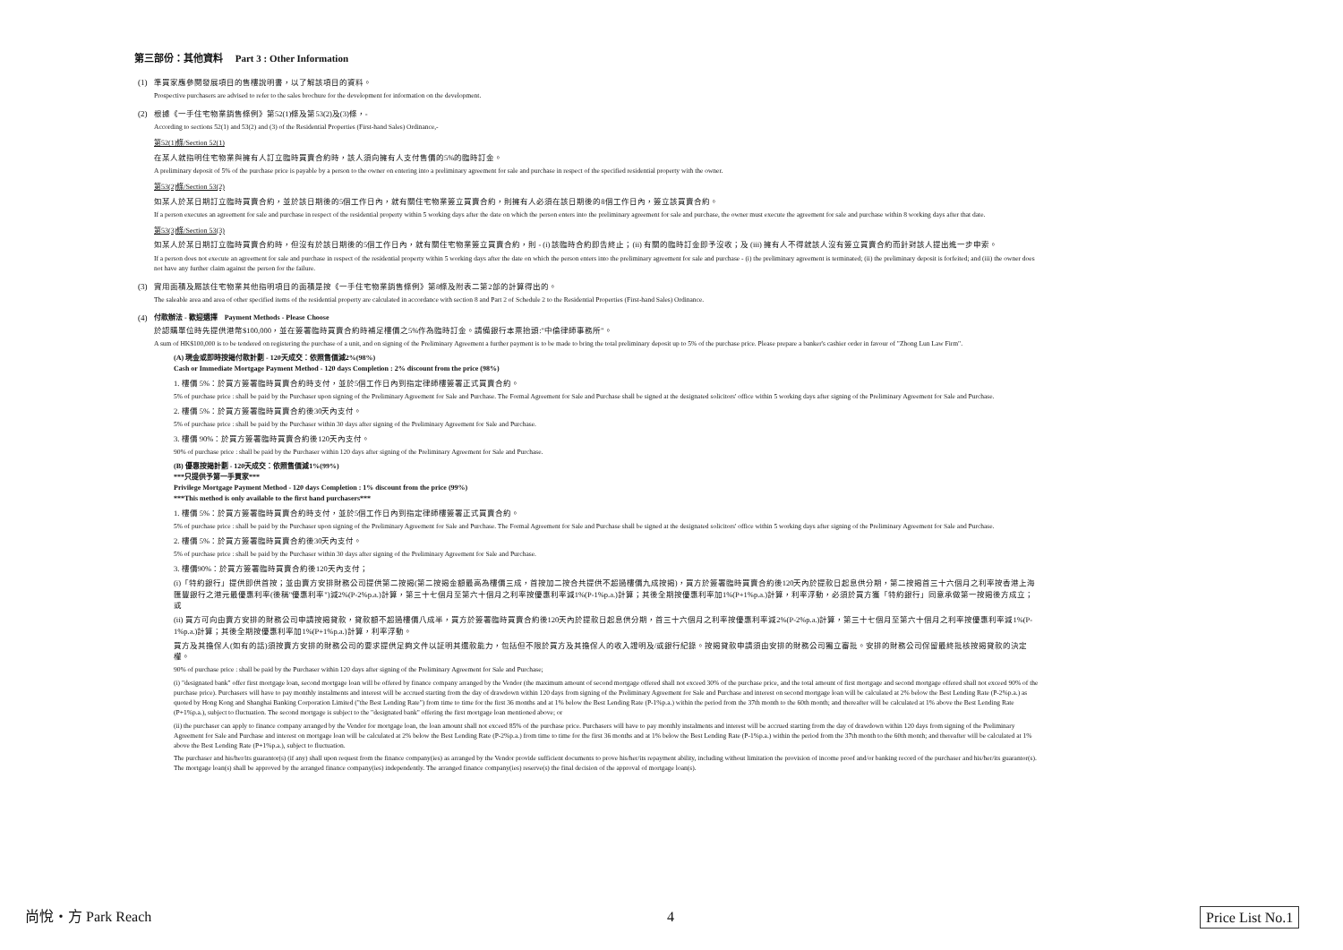第三部份：其他資料　 Part 3 : Other Information
(1)
準買家應參閱發展項目的售樓說明書，以了解該項目的資料。
Prospective purchasers are advised to refer to the sales brochure for the development for information on the development.
(2)
根據《一手住宅物業銷售條例》第52(1)條及第53(2)及(3)條，-
According to sections 52(1) and 53(2) and (3) of the Residential Properties (First-hand Sales) Ordinance,-
第52(1)條/Section 52(1)
在某人就指明住宅物業與擁有人訂立臨時買賣合約時，該人須向擁有人支付售價的5%的臨時訂金。
A preliminary deposit of 5% of the purchase price is payable by a person to the owner on entering into a preliminary agreement for sale and purchase in respect of the specified residential property with the owner.
第53(2)條/Section 53(2)
如某人於某日期訂立臨時買賣合約，並於該日期後的5個工作日內，就有關住宅物業簽立買賣合約，則擁有人必須在該日期後的8個工作日內，簽立該買賣合約。
If a person executes an agreement for sale and purchase in respect of the residential property within 5 working days after the date on which the person enters into the preliminary agreement for sale and purchase, the owner must execute the agreement for sale and purchase within 8 working days after that date.
第53(3)條/Section 53(3)
如某人於某日期訂立臨時買賣合約時，但沒有於該日期後的5個工作日內，就有關住宅物業簽立買賣合約，則 - (i) 該臨時合約即告終止；(ii) 有關的臨時訂金即予沒收；及 (iii) 擁有人不得就該人沒有簽立買賣合約而針對該人提出進一步申索。
If a person does not execute an agreement for sale and purchase in respect of the residential property within 5 working days after the date on which the person enters into the preliminary agreement for sale and purchase - (i) the preliminary agreement is terminated; (ii) the preliminary deposit is forfeited; and (iii) the owner does not have any further claim against the person for the failure.
(3)
實用面積及屬該住宅物業其他指明項目的面積是按《一手住宅物業銷售條例》第8條及附表二第2部的計算得出的。
The saleable area and area of other specified items of the residential property are calculated in accordance with section 8 and Part 2 of Schedule 2 to the Residential Properties (First-hand Sales) Ordinance.
(4) 付款辦法 - 歡迎選擇　Payment Methods - Please Choose
於認購單位時先提供港幣$100,000，並在簽署臨時買賣合約時補足樓價之5%作為臨時訂金。請備銀行本票抬頭:"中倫律師事務所"。
A sum of HK$100,000 is to be tendered on registering the purchase of a unit, and on signing of the Preliminary Agreement a further payment is to be made to bring the total preliminary deposit up to 5% of the purchase price. Please prepare a banker's cashier order in favour of "Zhong Lun Law Firm".
(A) 現金或即時按揭付款計劃 - 120天成交：依照售價減2%(98%)
Cash or Immediate Mortgage Payment Method - 120 days Completion : 2% discount from the price (98%)
1. 樓價 5%：於買方簽署臨時買賣合約時支付，並於5個工作日內到指定律師樓簽署正式買賣合約。
5% of purchase price : shall be paid by the Purchaser upon signing of the Preliminary Agreement for Sale and Purchase. The Formal Agreement for Sale and Purchase shall be signed at the designated solicitors' office within 5 working days after signing of the Preliminary Agreement for Sale and Purchase.
2. 樓價 5%：於買方簽署臨時買賣合約後30天內支付。
5% of purchase price : shall be paid by the Purchaser within 30 days after signing of the Preliminary Agreement for Sale and Purchase.
3. 樓價 90%：於買方簽署臨時買賣合約後120天內支付。
90% of purchase price : shall be paid by the Purchaser within 120 days after signing of the Preliminary Agreement for Sale and Purchase.
(B) 優惠按揭計劃 - 120天成交：依照售價減1%(99%)
***只提供予第一手買家***
Privilege Mortgage Payment Method - 120 days Completion : 1% discount from the price (99%)
***This method is only available to the first hand purchasers***
1. 樓價 5%：於買方簽署臨時買賣合約時支付，並於5個工作日內到指定律師樓簽署正式買賣合約。
5% of purchase price : shall be paid by the Purchaser upon signing of the Preliminary Agreement for Sale and Purchase. The Formal Agreement for Sale and Purchase shall be signed at the designated solicitors' office within 5 working days after signing of the Preliminary Agreement for Sale and Purchase.
2. 樓價 5%：於買方簽署臨時買賣合約後30天內支付。
5% of purchase price : shall be paid by the Purchaser within 30 days after signing of the Preliminary Agreement for Sale and Purchase.
3. 樓價90%：於買方簽署臨時買賣合約後120天內支付；
(i)「特約銀行」提供即供首按；並由賣方安排財務公司提供第二按揭(第二按揭金額最高為樓價三成，首按加二按合共提供不超過樓價九成按揭)，買方於簽署臨時買賣合約後120天內於提款日起息供分期，第二按揭首三十六個月之利率按香港上海匯豐銀行之港元最優惠利率(後稱"優惠利率")減2%(P-2%p.a.)計算，第三十七個月至第六十個月之利率按優惠利率減1%(P-1%p.a.)計算；其後全期按優惠利率加1%(P+1%p.a.)計算，利率浮動，必須於買方獲「特約銀行」同意承做第一按揭後方成立；或
(ii) 買方可向由賣方安排的財務公司申請按揭貸款，貸款額不超過樓價八成半，買方於簽署臨時買賣合約後120天內於提款日起息供分期，首三十六個月之利率按優惠利率減2%(P-2%p.a.)計算，第三十七個月至第六十個月之利率按優惠利率減1%(P-1%p.a.)計算；其後全期按優惠利率加1%(P+1%p.a.)計算，利率浮動。
買方及其擔保人(如有的話)須按賣方安排的財務公司的要求提供足夠文件以証明其還款能力，包括但不限於買方及其擔保人的收入證明及/或銀行紀錄。按揭貸款申請須由安排的財務公司獨立審批。安排的財務公司保留最終批核按揭貸款的決定權。
90% of purchase price : shall be paid by the Purchaser within 120 days after signing of the Preliminary Agreement for Sale and Purchase;
(i) "designated bank" offer first mortgage loan, second mortgage loan will be offered by finance company arranged by the Vendor (the maximum amount of second mortgage offered shall not exceed 30% of the purchase price, and the total amount of first mortgage and second mortgage offered shall not exceed 90% of the purchase price). Purchasers will have to pay monthly instalments and interest will be accrued starting from the day of drawdown within 120 days from signing of the Preliminary Agreement for Sale and Purchase and interest on second mortgage loan will be calculated at 2% below the Best Lending Rate (P-2%p.a.) as quoted by Hong Kong and Shanghai Banking Corporation Limited ("the Best Lending Rate") from time to time for the first 36 months and at 1% below the Best Lending Rate (P-1%p.a.) within the period from the 37th month to the 60th month; and thereafter will be calculated at 1% above the Best Lending Rate (P+1%p.a.), subject to fluctuation. The second mortgage is subject to the "designated bank" offering the first mortgage loan mentioned above; or
(ii) the purchaser can apply to finance company arranged by the Vendor for mortgage loan, the loan amount shall not exceed 85% of the purchase price. Purchasers will have to pay monthly instalments and interest will be accrued starting from the day of drawdown within 120 days from signing of the Preliminary Agreement for Sale and Purchase and interest on mortgage loan will be calculated at 2% below the Best Lending Rate (P-2%p.a.) from time to time for the first 36 months and at 1% below the Best Lending Rate (P-1%p.a.) within the period from the 37th month to the 60th month; and thereafter will be calculated at 1% above the Best Lending Rate (P+1%p.a.), subject to fluctuation.
The purchaser and his/her/its guarantor(s) (if any) shall upon request from the finance company(ies) as arranged by the Vendor provide sufficient documents to prove his/her/its repayment ability, including without limitation the provision of income proof and/or banking record of the purchaser and his/her/its guarantor(s). The mortgage loan(s) shall be approved by the arranged finance company(ies) independently. The arranged finance company(ies) reserve(s) the final decision of the approval of mortgage loan(s).
尚悅・方 Park Reach 4 Price List No.1